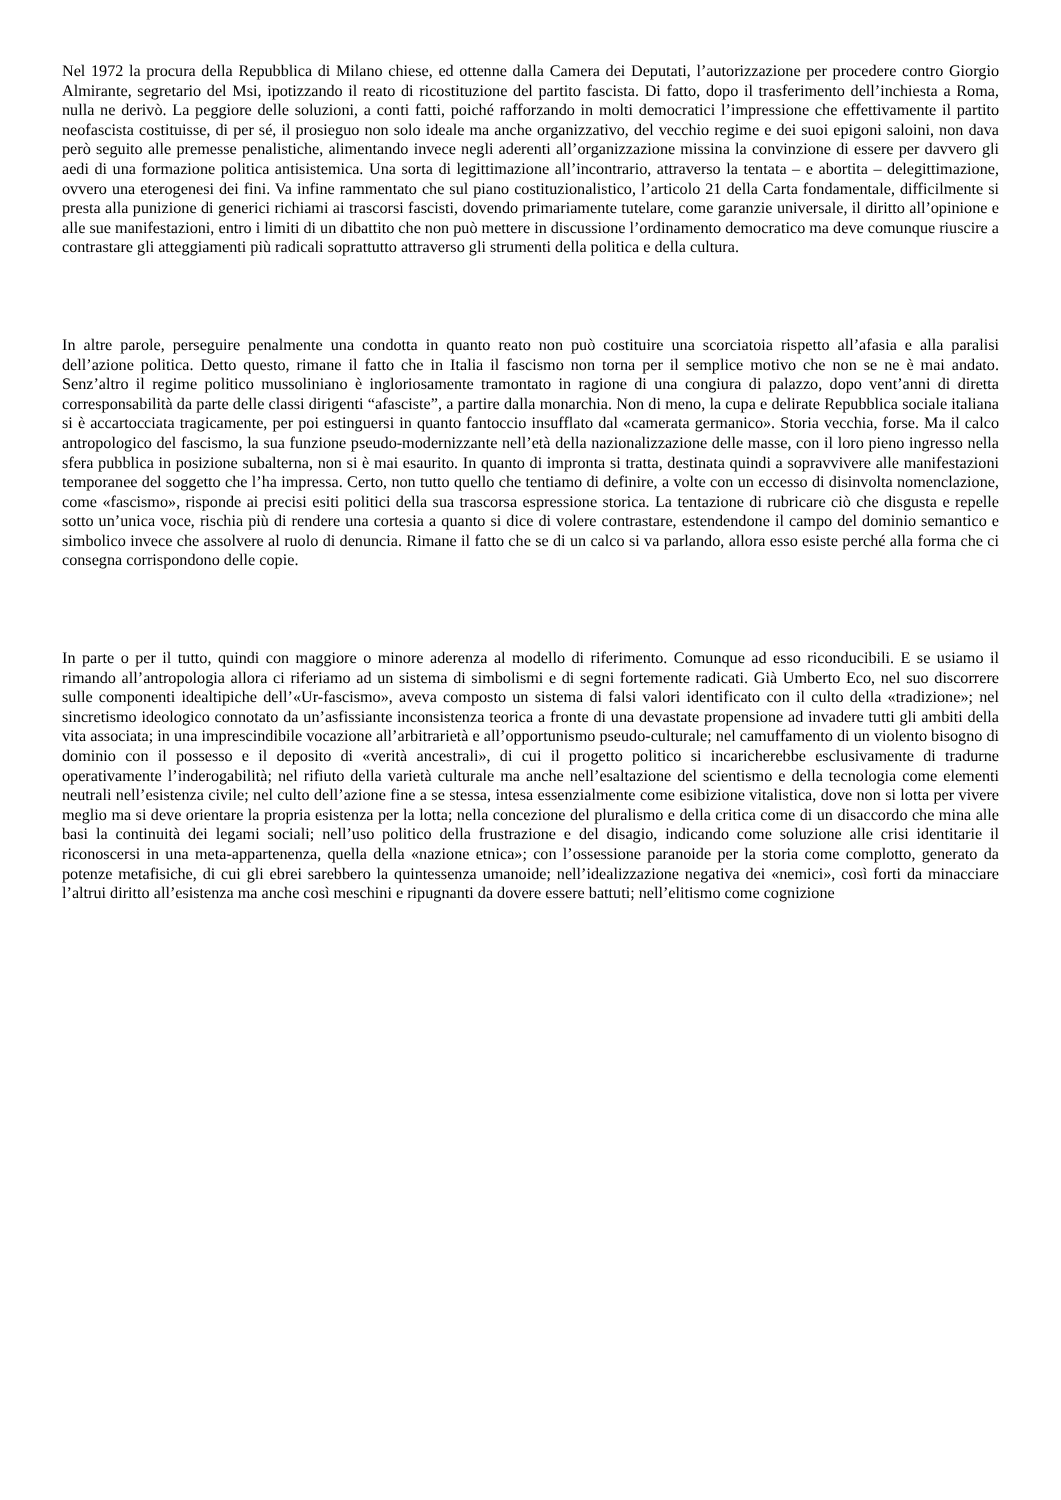Nel 1972 la procura della Repubblica di Milano chiese, ed ottenne dalla Camera dei Deputati, l’autorizzazione per procedere contro Giorgio Almirante, segretario del Msi, ipotizzando il reato di ricostituzione del partito fascista. Di fatto, dopo il trasferimento dell’inchiesta a Roma, nulla ne derivò. La peggiore delle soluzioni, a conti fatti, poiché rafforzando in molti democratici l’impressione che effettivamente il partito neofascista costituisse, di per sé, il prosieguo non solo ideale ma anche organizzativo, del vecchio regime e dei suoi epigoni saloini, non dava però seguito alle premesse penalistiche, alimentando invece negli aderenti all’organizzazione missina la convinzione di essere per davvero gli aedi di una formazione politica antisistemica. Una sorta di legittimazione all’incontrario, attraverso la tentata – e abortita – delegittimazione, ovvero una eterogenesi dei fini. Va infine rammentato che sul piano costituzionalistico, l’articolo 21 della Carta fondamentale, difficilmente si presta alla punizione di generici richiami ai trascorsi fascisti, dovendo primariamente tutelare, come garanzie universale, il diritto all’opinione e alle sue manifestazioni, entro i limiti di un dibattito che non può mettere in discussione l’ordinamento democratico ma deve comunque riuscire a contrastare gli atteggiamenti più radicali soprattutto attraverso gli strumenti della politica e della cultura.
In altre parole, perseguire penalmente una condotta in quanto reato non può costituire una scorciatoia rispetto all’afasia e alla paralisi dell’azione politica. Detto questo, rimane il fatto che in Italia il fascismo non torna per il semplice motivo che non se ne è mai andato. Senz’altro il regime politico mussoliniano è ingloriosamente tramontato in ragione di una congiura di palazzo, dopo vent’anni di diretta corresponsabilità da parte delle classi dirigenti “afasciste”, a partire dalla monarchia. Non di meno, la cupa e delirate Repubblica sociale italiana si è accartocciata tragicamente, per poi estinguersi in quanto fantoccio insufflato dal «camerata germanico». Storia vecchia, forse. Ma il calco antropologico del fascismo, la sua funzione pseudo-modernizzante nell’età della nazionalizzazione delle masse, con il loro pieno ingresso nella sfera pubblica in posizione subalterna, non si è mai esaurito. In quanto di impronta si tratta, destinata quindi a sopravvivere alle manifestazioni temporanee del soggetto che l’ha impressa. Certo, non tutto quello che tentiamo di definire, a volte con un eccesso di disinvolta nomenclazione, come «fascismo», risponde ai precisi esiti politici della sua trascorsa espressione storica. La tentazione di rubricare ciò che disgusta e repelle sotto un’unica voce, rischia più di rendere una cortesia a quanto si dice di volere contrastare, estendendone il campo del dominio semantico e simbolico invece che assolvere al ruolo di denuncia. Rimane il fatto che se di un calco si va parlando, allora esso esiste perché alla forma che ci consegna corrispondono delle copie.
In parte o per il tutto, quindi con maggiore o minore aderenza al modello di riferimento. Comunque ad esso riconducibili. E se usiamo il rimando all’antropologia allora ci riferiamo ad un sistema di simbolismi e di segni fortemente radicati. Già Umberto Eco, nel suo discorrere sulle componenti idealtipiche dell’«Ur-fascismo», aveva composto un sistema di falsi valori identificato con il culto della «tradizione»; nel sincretismo ideologico connotato da un’asfissiante inconsistenza teorica a fronte di una devastate propensione ad invadere tutti gli ambiti della vita associata; in una imprescindibile vocazione all’arbitrarietà e all’opportunismo pseudo-culturale; nel camuffamento di un violento bisogno di dominio con il possesso e il deposito di «verità ancestrali», di cui il progetto politico si incaricherebbe esclusivamente di tradurne operativamente l’inderogabilità; nel rifiuto della varietà culturale ma anche nell’esaltazione del scientismo e della tecnologia come elementi neutrali nell’esistenza civile; nel culto dell’azione fine a se stessa, intesa essenzialmente come esibizione vitalistica, dove non si lotta per vivere meglio ma si deve orientare la propria esistenza per la lotta; nella concezione del pluralismo e della critica come di un disaccordo che mina alle basi la continuità dei legami sociali; nell’uso politico della frustrazione e del disagio, indicando come soluzione alle crisi identitarie il riconoscersi in una meta-appartenenza, quella della «nazione etnica»; con l’ossessione paranoide per la storia come complotto, generato da potenze metafisiche, di cui gli ebrei sarebbero la quintessenza umanoide; nell’idealizzazione negativa dei «nemici», così forti da minacciare l’altrui diritto all’esistenza ma anche così meschini e ripugnanti da dovere essere battuti; nell’elitismo come cognizione